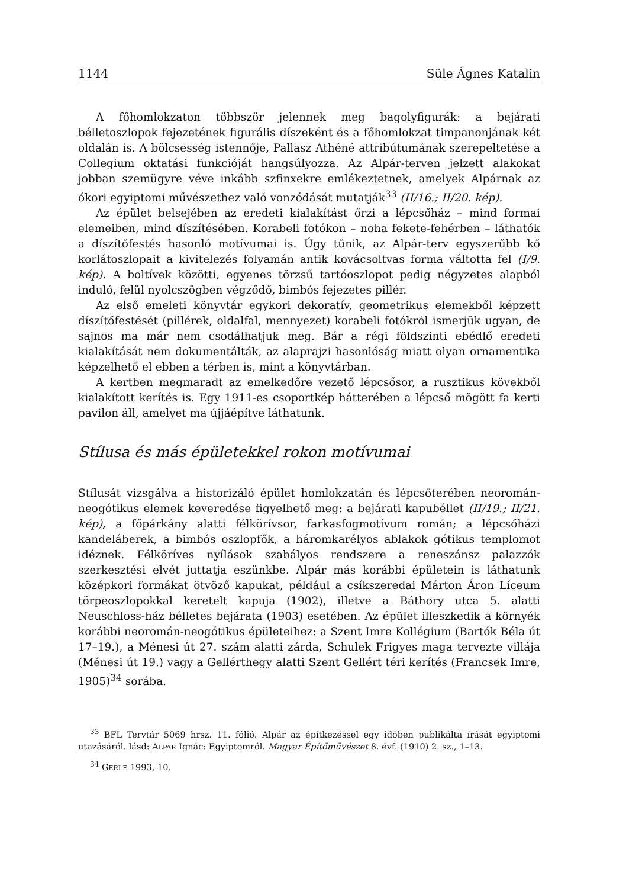1144 Süle Ágnes Katalin
A főhomlokzaton többször jelennek meg bagolyfigurák: a bejárati bélletoszlopok fejezetének figurális díszeként és a főhomlokzat timpanonjának két oldalán is. A bölcsesség istennője, Pallasz Athéné attribútumának szerepeltetése a Collegium oktatási funkcióját hangsúlyozza. Az Alpár-terven jelzett alakokat jobban szemügyre véve inkább szfinxekre emlékeztetnek, amelyek Alpárnak az ókori egyiptomi művészethez való vonzódását mutatják<sup>33</sup> (II/16.; II/20. kép).
Az épület belsejében az eredeti kialakítást őrzi a lépcsőház – mind formai elemeiben, mind díszítésében. Korabeli fotókon – noha fekete-fehérben – láthatók a díszítőfestés hasonló motívumai is. Úgy tűnik, az Alpár-terv egyszerűbb kő korlátoszlopait a kivitelezés folyamán antik kovácsoltvas forma váltotta fel (I/9. kép). A boltívek közötti, egyenes törzsű tartóoszlopot pedig négyzetes alapból induló, felül nyolcszögben végződő, bimbós fejezetes pillér.
Az első emeleti könyvtár egykori dekoratív, geometrikus elemekből képzett díszítőfestését (pillérek, oldalfal, mennyezet) korabeli fotókról ismerjük ugyan, de sajnos ma már nem csodálhatjuk meg. Bár a régi földszinti ebédlő eredeti kialakítását nem dokumentálták, az alaprajzi hasonlóság miatt olyan ornamentika képzelhető el ebben a térben is, mint a könyvtárban.
A kertben megmaradt az emelkedőre vezető lépcsősor, a rusztikus kövekből kialakított kerítés is. Egy 1911-es csoportkép hátterében a lépcső mögött fa kerti pavilon áll, amelyet ma újjáépítve láthatunk.
Stílusa és más épületekkel rokon motívumai
Stílusát vizsgálva a historizáló épület homlokzatán és lépcsőterében neoromán-neogótikus elemek keveredése figyelhető meg: a bejárati kapubéllet (II/19.; II/21. kép), a főpárkány alatti félkörívsor, farkasfogmotívum román; a lépcsőházi kandeláberek, a bimbós oszlopfők, a háromkarélyos ablakok gótikus templomot idéznek. Félköríves nyílások szabályos rendszere a reneszánsz palazzók szerkesztési elvét juttatja eszünkbe. Alpár más korábbi épületein is láthatunk középkori formákat ötvöző kapukat, például a csíkszeredai Márton Áron Líceum törpeoszlopokkal keretelt kapuja (1902), illetve a Báthory utca 5. alatti Neuschloss-ház bélletes bejárata (1903) esetében. Az épület illeszkedik a környék korábbi neoromán-neogótikus épületeihez: a Szent Imre Kollégium (Bartók Béla út 17–19.), a Ménesi út 27. szám alatti zárda, Schulek Frigyes maga tervezte villája (Ménesi út 19.) vagy a Gellérthegy alatti Szent Gellért téri kerítés (Francsek Imre, 1905)<sup>34</sup> sorába.
<sup>33</sup> BFL Tervtár 5069 hrsz. 11. fólió. Alpár az építkezéssel egy időben publikálta írását egyiptomi utazásáról. lásd: ALPÁR Ignác: Egyiptomról. Magyar Építőművészet 8. évf. (1910) 2. sz., 1–13.
<sup>34</sup> GERLE 1993, 10.